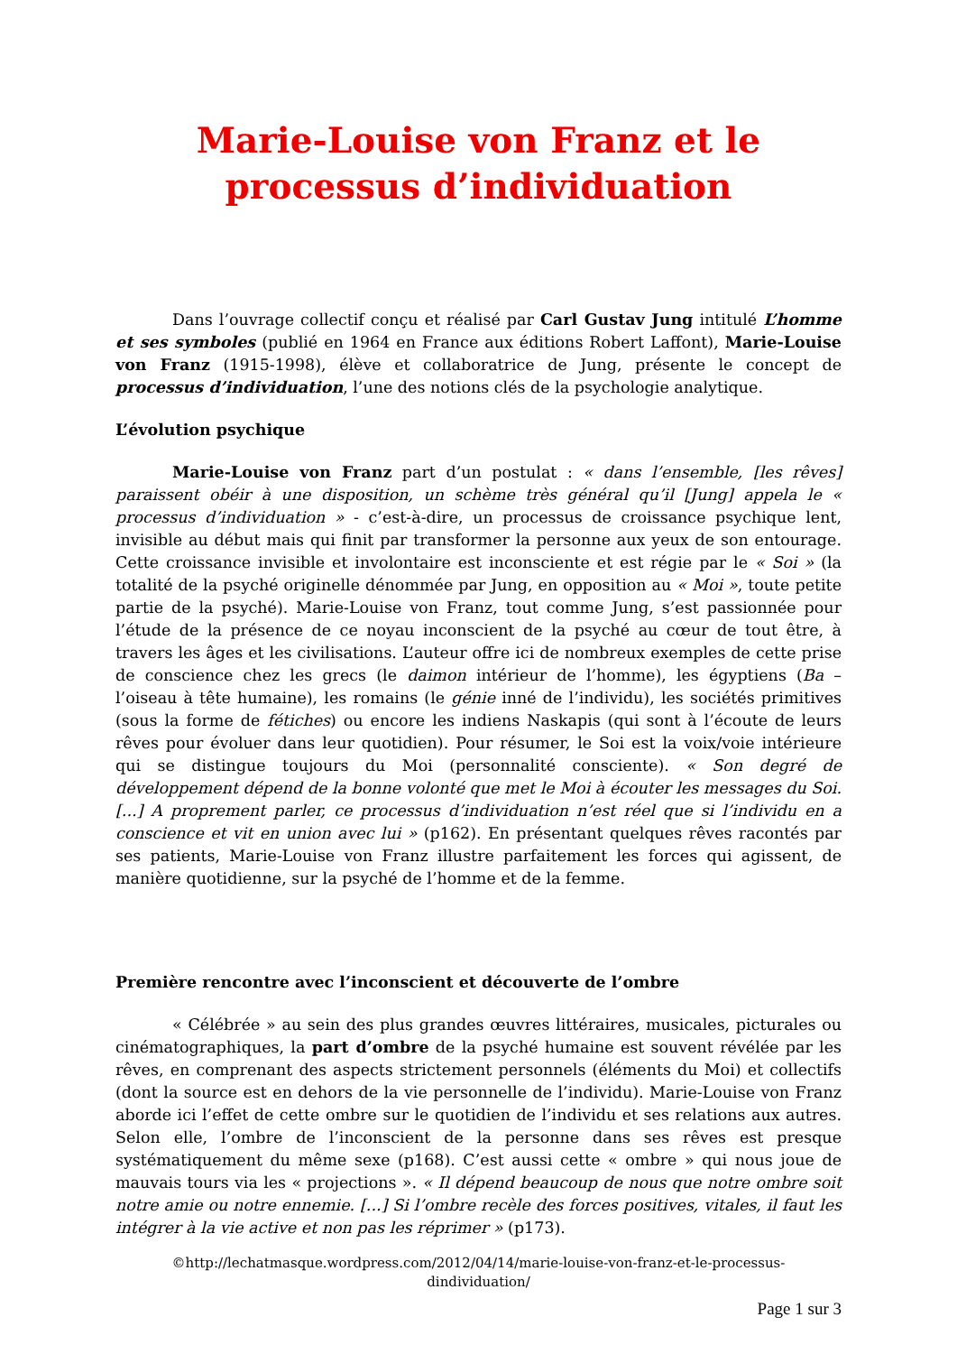Marie-Louise von Franz et le
processus d’individuation
Dans l’ouvrage collectif conçu et réalisé par Carl Gustav Jung intitulé L’homme et ses symboles (publié en 1964 en France aux éditions Robert Laffont), Marie-Louise von Franz (1915-1998), élève et collaboratrice de Jung, présente le concept de processus d’individuation, l’une des notions clés de la psychologie analytique.
L’évolution psychique
Marie-Louise von Franz part d’un postulat : « dans l’ensemble, [les rêves] paraissent obéir à une disposition, un schème très général qu’il [Jung] appela le « processus d’individuation » - c’est-à-dire, un processus de croissance psychique lent, invisible au début mais qui finit par transformer la personne aux yeux de son entourage. Cette croissance invisible et involontaire est inconsciente et est régie par le « Soi » (la totalité de la psyché originelle dénommée par Jung, en opposition au « Moi », toute petite partie de la psyché). Marie-Louise von Franz, tout comme Jung, s’est passionnée pour l’étude de la présence de ce noyau inconscient de la psyché au cœur de tout être, à travers les âges et les civilisations. L’auteur offre ici de nombreux exemples de cette prise de conscience chez les grecs (le daimon intérieur de l’homme), les égyptiens (Ba – l’oiseau à tête humaine), les romains (le génie inné de l’individu), les sociétés primitives (sous la forme de fétiches) ou encore les indiens Naskapis (qui sont à l’écoute de leurs rêves pour évoluer dans leur quotidien). Pour résumer, le Soi est la voix/voie intérieure qui se distingue toujours du Moi (personnalité consciente). « Son degré de développement dépend de la bonne volonté que met le Moi à écouter les messages du Soi. [...] A proprement parler, ce processus d’individuation n’est réel que si l’individu en a conscience et vit en union avec lui » (p162). En présentant quelques rêves racontés par ses patients, Marie-Louise von Franz illustre parfaitement les forces qui agissent, de manière quotidienne, sur la psyché de l’homme et de la femme.
Première rencontre avec l’inconscient et découverte de l’ombre
« Célébrée » au sein des plus grandes œuvres littéraires, musicales, picturales ou cinématographiques, la part d’ombre de la psyché humaine est souvent révélée par les rêves, en comprenant des aspects strictement personnels (éléments du Moi) et collectifs (dont la source est en dehors de la vie personnelle de l’individu). Marie-Louise von Franz aborde ici l’effet de cette ombre sur le quotidien de l’individu et ses relations aux autres. Selon elle, l’ombre de l’inconscient de la personne dans ses rêves est presque systématiquement du même sexe (p168). C’est aussi cette « ombre » qui nous joue de mauvais tours via les « projections ». « Il dépend beaucoup de nous que notre ombre soit notre amie ou notre ennemie. [...] Si l’ombre recèle des forces positives, vitales, il faut les intégrer à la vie active et non pas les réprimer » (p173).
©http://lechatmasque.wordpress.com/2012/04/14/marie-louise-von-franz-et-le-processus-
dindividuation/
Page 1 sur 3